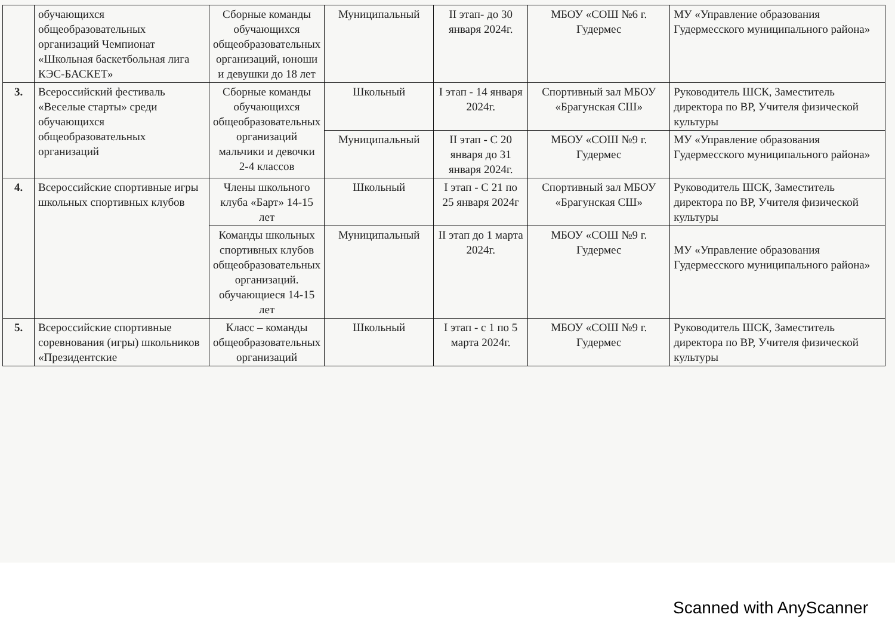| | обучающихся общеобразовательных организаций Чемпионат «Школьная баскетбольная лига КЭС-БАСКЕТ» | Сборные команды обучающихся общеобразовательных организаций, юноши и девушки до 18 лет | Муниципальный | II этап- до 30 января 2024г. | МБОУ «СОШ №6 г. Гудермес | МУ «Управление образования Гудермесского муниципального района» |
| 3. | Всероссийский фестиваль «Веселые старты» среди обучающихся общеобразовательных организаций | Сборные команды обучающихся общеобразовательных организаций мальчики и девочки 2-4 классов | Школьный | I этап - 14 января 2024г. | Спортивный зал МБОУ «Брагунская СШ» | Руководитель ШСК, Заместитель директора по ВР, Учителя физической культуры |
| | | | Муниципальный | II этап - С 20 января до 31 января 2024г. | МБОУ «СОШ №9 г. Гудермес | МУ «Управление образования Гудермесского муниципального района» |
| 4. | Всероссийские спортивные игры школьных спортивных клубов | Члены школьного клуба «Барт» 14-15 лет | Школьный | I этап - С 21 по 25 января 2024г | Спортивный зал МБОУ «Брагунская СШ» | Руководитель ШСК, Заместитель директора по ВР, Учителя физической культуры |
| | | Команды школьных спортивных клубов общеобразовательных организаций. обучающиеся 14-15 лет | Муниципальный | II этап до 1 марта 2024г. | МБОУ «СОШ №9 г. Гудермес | МУ «Управление образования Гудермесского муниципального района» |
| 5. | Всероссийские спортивные соревнования (игры) школьников «Президентские | Класс – команды общеобразовательных организаций | Школьный | I этап - с 1 по 5 марта 2024г. | МБОУ «СОШ №9 г. Гудермес | Руководитель ШСК, Заместитель директора по ВР, Учителя физической культуры |
Scanned with AnyScanner